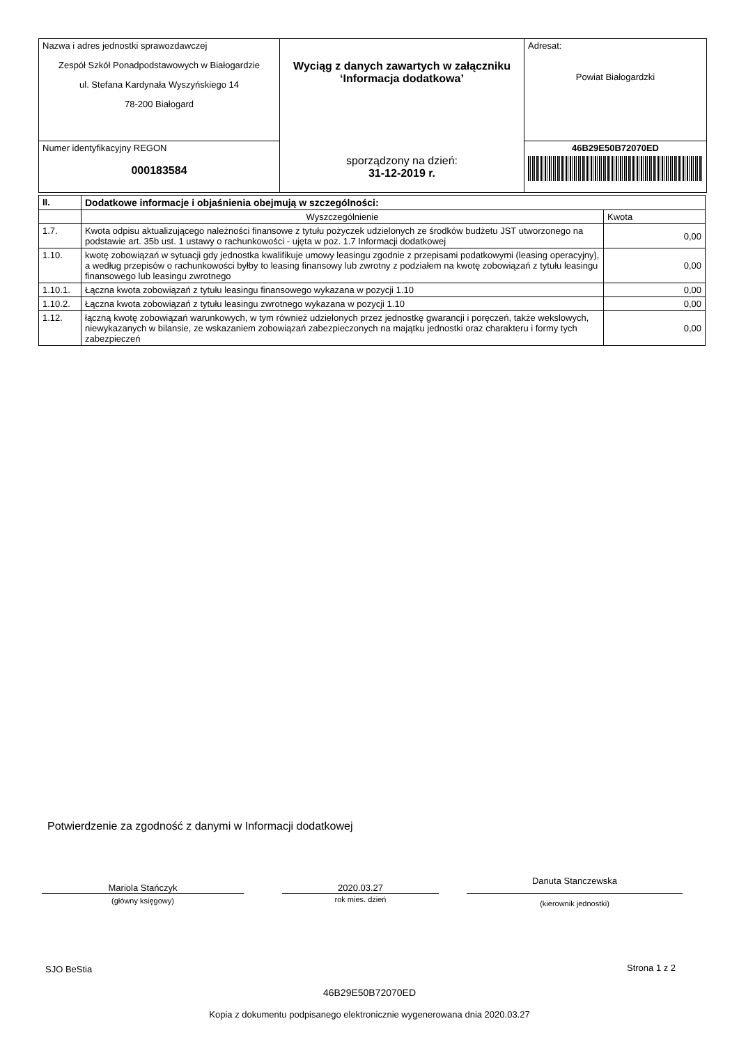| Nazwa i adres jednostki sprawozdawczej Zespół Szkół Ponadpodstawowych w Białogardzie ul. Stefana Kardynała Wyszyńskiego 14 78-200 Białogard | Wyciąg z danych zawartych w załączniku ‘Informacja dodatkowa’ sporządzony na dzień: 31-12-2019 r. | Adresat: Powiat Białogardzki |
| Numer identyfikacyjny REGON 000183584 | | 46B29E50B72070ED |
| II. | Dodatkowe informacje i objaśnienia obejmują w szczególności: | |
| --- | --- | --- |
| | Wyszczególnienie | Kwota |
| 1.7. | Kwota odpisu aktualizującego należności finansowe z tytułu pożyczek udzielonych ze środków budżetu JST utworzonego na podstawie art. 35b ust. 1 ustawy o rachunkowości - ujęta w poz. 1.7 Informacji dodatkowej | 0,00 |
| 1.10. | kwotę zobowiązań w sytuacji gdy jednostka kwalifikuje umowy leasingu zgodnie z przepisami podatkowymi (leasing operacyjny), a według przepisów o rachunkowości byłby to leasing finansowy lub zwrotny z podziałem na kwotę zobowiązań z tytułu leasingu finansowego lub leasingu zwrotnego | 0,00 |
| 1.10.1. | Łączna kwota zobowiązań z tytułu leasingu finansowego wykazana w pozycji 1.10 | 0,00 |
| 1.10.2. | Łączna kwota zobowiązań z tytułu leasingu zwrotnego wykazana w pozycji 1.10 | 0,00 |
| 1.12. | łączną kwotę zobowiązań warunkowych, w tym również udzielonych przez jednostkę gwarancji i poręczeń, także wekslowych, niewykazanych w bilansie, ze wskazaniem zobowiązań zabezpieczonych na majątku jednostki oraz charakteru i formy tych zabezpieczeń | 0,00 |
Potwierdzenie za zgodność z danymi w Informacji dodatkowej
Mariola Stańczyk
(główny księgowy)
2020.03.27
rok mies. dzień
Danuta Stanczewska
(kierownik jednostki)
SJO BeStia Strona 1 z 2
46B29E50B72070ED
Kopia z dokumentu podpisanego elektronicznie wygenerowana dnia 2020.03.27